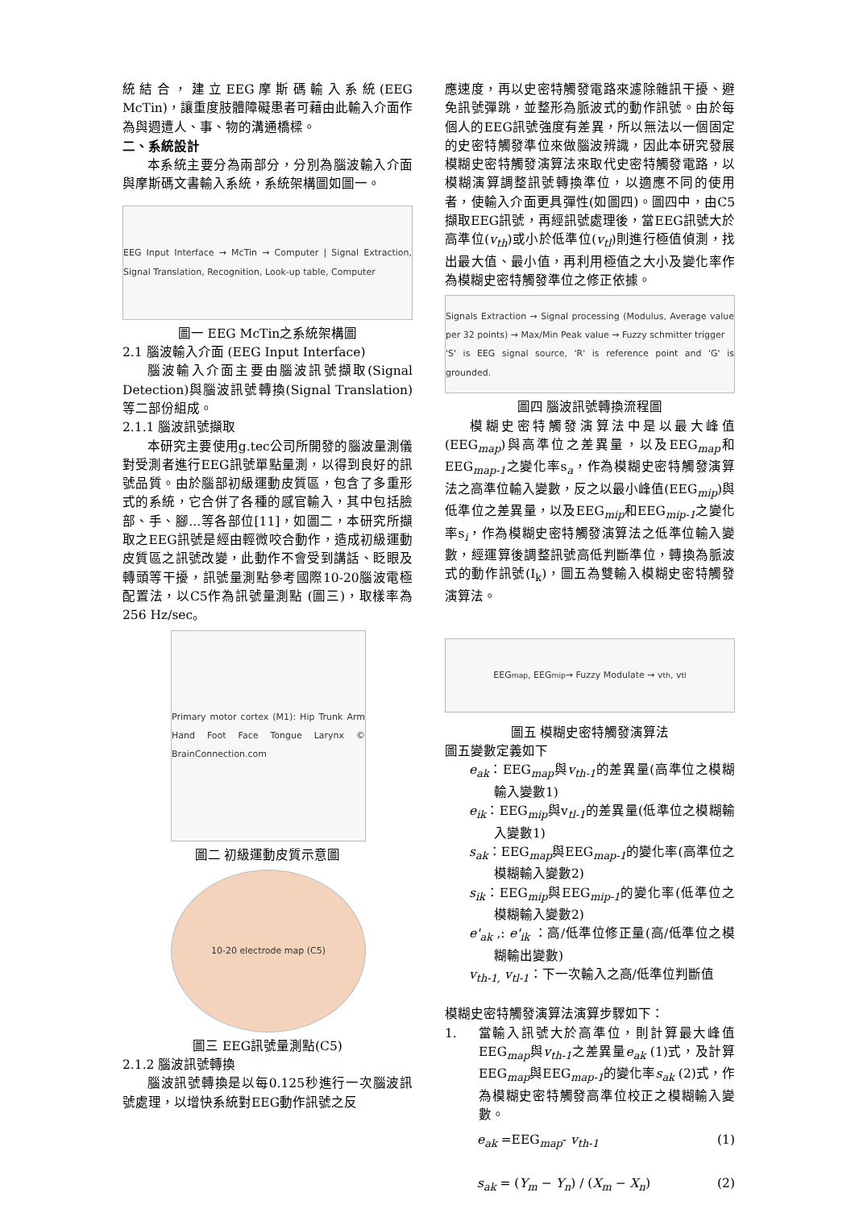統結合，建立EEG摩斯碼輸入系統(EEG McTin)，讓重度肢體障礙患者可藉由此輸入介面作為與週遭人、事、物的溝通橋樑。
二、系統設計
本系統主要分為兩部分，分別為腦波輸入介面與摩斯碼文書輸入系統，系統架構圖如圖一。
EEG Input Interface → McTin → Computer | Signal Extraction, Signal Translation, Recognition, Look-up table, Computer
圖一 EEG McTin之系統架構圖
2.1 腦波輸入介面 (EEG Input Interface)
腦波輸入介面主要由腦波訊號擷取(Signal Detection)與腦波訊號轉換(Signal Translation)等二部份組成。
2.1.1 腦波訊號擷取
本研究主要使用g.tec公司所開發的腦波量測儀對受測者進行EEG訊號單點量測，以得到良好的訊號品質。由於腦部初級運動皮質區，包含了多重形式的系統，它合併了各種的感官輸入，其中包括臉部、手、腳...等各部位[11]，如圖二，本研究所擷取之EEG訊號是經由輕微咬合動作，造成初級運動皮質區之訊號改變，此動作不會受到講話、眨眼及轉頭等干擾，訊號量測點參考國際10-20腦波電極配置法，以C5作為訊號量測點 (圖三)，取樣率為256 Hz/sec。
Primary motor cortex (M1): Hip Trunk Arm Hand Foot Face Tongue Larynx © BrainConnection.com
圖二 初級運動皮質示意圖
10-20 electrode map (C5)
圖三 EEG訊號量測點(C5)
2.1.2 腦波訊號轉換
腦波訊號轉換是以每0.125秒進行一次腦波訊號處理，以增快系統對EEG動作訊號之反
應速度，再以史密特觸發電路來濾除雜訊干擾、避免訊號彈跳，並整形為脈波式的動作訊號。由於每個人的EEG訊號強度有差異，所以無法以一個固定的史密特觸發準位來做腦波辨識，因此本研究發展模糊史密特觸發演算法來取代史密特觸發電路，以模糊演算調整訊號轉換準位，以適應不同的使用者，使輸入介面更具彈性(如圖四)。圖四中，由C5擷取EEG訊號，再經訊號處理後，當EEG訊號大於高準位(v<sub>th</sub>)或小於低準位(v<sub>tl</sub>)則進行極值偵測，找出最大值、最小值，再利用極值之大小及變化率作為模糊史密特觸發準位之修正依據。
Signals Extraction → Signal processing (Modulus, Average value per 32 points) → Max/Min Peak value → Fuzzy schmitter trigger
'S' is EEG signal source, 'R' is reference point and 'G' is grounded.
圖四 腦波訊號轉換流程圖
模糊史密特觸發演算法中是以最大峰值(EEG<sub>map</sub>)與高準位之差異量，以及EEG<sub>map</sub>和EEG<sub>map-1</sub>之變化率s<sub>a</sub>，作為模糊史密特觸發演算法之高準位輸入變數，反之以最小峰值(EEG<sub>mip</sub>)與低準位之差異量，以及EEG<sub>mip</sub>和EEG<sub>mip-1</sub>之變化率s<sub>i</sub>，作為模糊史密特觸發演算法之低準位輸入變數，經運算後調整訊號高低判斷準位，轉換為脈波式的動作訊號(I<sub>k</sub>)，圖五為雙輸入模糊史密特觸發演算法。
EEG<sub>map</sub>, EEG<sub>mip</sub> → Fuzzy Modulate → v<sub>th</sub>, v<sub>tl</sub>
圖五 模糊史密特觸發演算法
圖五變數定義如下
e<sub>ak</sub>：EEG<sub>map</sub>與v<sub>th-1</sub>的差異量(高準位之模糊輸入變數1)
e<sub>ik</sub>：EEG<sub>mip</sub>與v<sub>tl-1</sub>的差異量(低準位之模糊輸入變數1)
s<sub>ak</sub>：EEG<sub>map</sub>與EEG<sub>map-1</sub>的變化率(高準位之模糊輸入變數2)
s<sub>ik</sub>：EEG<sub>mip</sub>與EEG<sub>mip-1</sub>的變化率(低準位之模糊輸入變數2)
e'<sub>ak</sub> ,: e'<sub>ik</sub> ：高/低準位修正量(高/低準位之模糊輸出變數)
v<sub>th-1,</sub> v<sub>tl-1</sub>：下一次輸入之高/低準位判斷值
模糊史密特觸發演算法演算步驟如下：
1. 當輸入訊號大於高準位，則計算最大峰值EEG<sub>map</sub>與v<sub>th-1</sub>之差異量e<sub>ak</sub> (1)式，及計算EEG<sub>map</sub>與EEG<sub>map-1</sub>的變化率s<sub>ak</sub> (2)式，作為模糊史密特觸發高準位校正之模糊輸入變數。
e<sub>ak</sub> =EEG<sub>map</sub>- v<sub>th-1</sub> (1)
s<sub>ak</sub> = (Y<sub>m</sub> − Y<sub>n</sub>) / (X<sub>m</sub> − X<sub>n</sub>) (2)